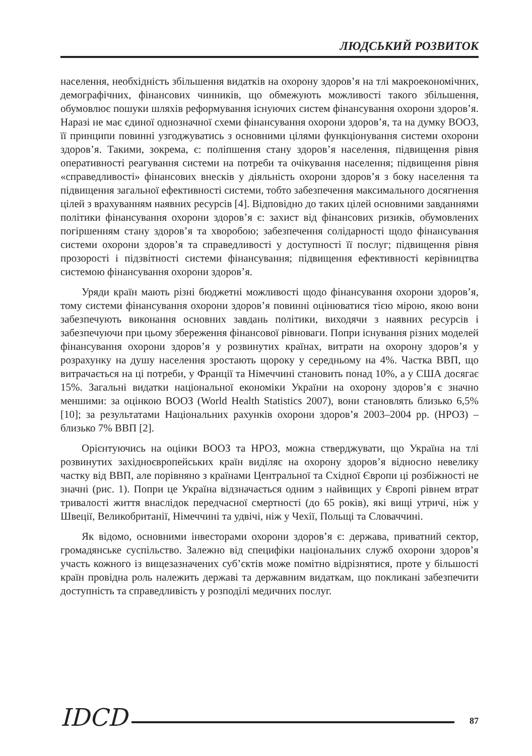ЛЮДСЬКИЙ РОЗВИТОК
населення, необхідність збільшення видатків на охорону здоров’я на тлі макро­економічних, демографічних, фінансових чинників, що обмежують можливості такого збільшення, обумовлює пошуки шляхів реформування існуючих систем фінансування охорони здоров’я. Наразі не має єдиної однозначної схеми фінан­сування охорони здоров’я, та на думку ВООЗ, її принципи повинні узгоджува­тись з основними цілями функціонування системи охорони здоров’я. Такими, зокрема, є: поліпшення стану здоров’я населення, підвищення рівня опера­тивності реагування системи на потреби та очікування населення; підвищення рівня «справедливості» фінансових внесків у діяльність охорони здоров’я з боку населення та підвищення загальної ефективності системи, тобто забезпечення максимального досягнення цілей з врахуванням наявних ресурсів [4]. Відповідно до таких цілей основними завданнями політики фінансування охорони здоров’я є: захист від фінансових ризиків, обумовлених погіршенням стану здоров’я та хворобою; забезпечення солідарності щодо фінансування системи охорони здоров’я та справедливості у доступності її послуг; підвищення рівня прозорос­ті і підзвітності системи фінансування; підвищення ефективності керівництва системою фінансування охорони здоров’я.
Уряди країн мають різні бюджетні можливості щодо фінансування охорони здоров’я, тому системи фінансування охорони здоров’я повинні оцінюватися тією мірою, якою вони забезпечують виконання основних завдань політики, виходячи з наявних ресурсів і забезпечуючи при цьому збереження фінансової рівноваги. Попри існування різних моделей фінансування охорони здоров’я у розвинутих країнах, витрати на охорону здоров’я у розрахунку на душу населення зроста­ють щороку у середньому на 4%. Частка ВВП, що витрачається на ці потреби, у Франції та Німеччині становить понад 10%, а у США досягає 15%. Загальні ви­датки національної економіки України на охорону здоров’я є значно меншими: за оцінкою ВООЗ (World Health Statistics 2007), вони становлять близько 6,5% [10]; за результатами Національних рахунків охорони здоров’я 2003–2004 рр. (НРОЗ) – близько 7% ВВП [2].
Орієнтуючись на оцінки ВООЗ та НРОЗ, можна стверджувати, що Україна на тлі розвинутих західноєвропейських країн виділяє на охорону здоров’я від­носно невелику частку від ВВП, але порівняно з країнами Центральної та Східної Європи ці розбіжності не значні (рис. 1). Попри це Україна відзначається одним з найвищих у Європі рівнем втрат тривалості життя внаслідок передчасної смерт­ності (до 65 років), які вищі утричі, ніж у Швеції, Великобританії, Німеччині та удвічі, ніж у Чехії, Польщі та Словаччині.
Як відомо, основними інвесторами охорони здоров’я є: держава, приватний сектор, громадянське суспільство. Залежно від специфіки національних служб охорони здоров’я участь кожного із вищезазначених суб’єктів може помітно від­різнятися, проте у більшості країн провідна роль належить державі та державним видаткам, що покликані забезпечити доступність та справедливість у розподілі медичних послуг.
IDCD 87